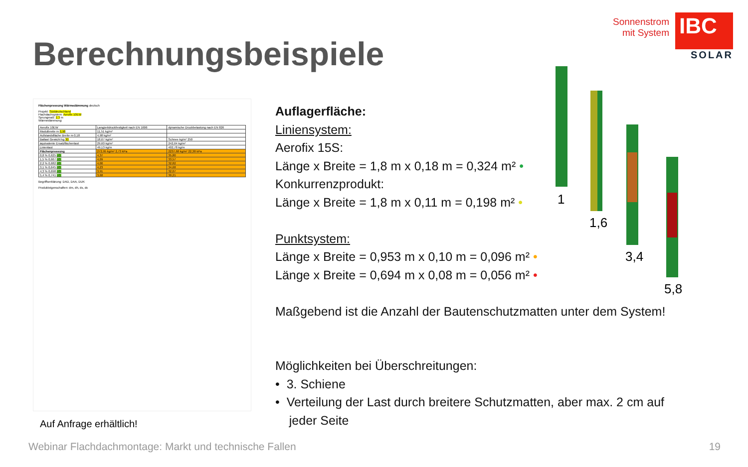Berechnungsbeispiele
Sonnenstrom
mit System
IBC
SOLAR
Flächenpressung Wärmedämmung deutsch
Projekt: Süddeutschland
Flachdachsystem: Aerofix 10EW
Sprungmaß: 2,3 m
Wärmedämmung:
| Aerofix 10EW | Langzeitdruckfestigkeit nach EN 1606 | dynamische Druckbelastung nach EN 826 |
| Modulbreite m 0,98 | 11,51 kg/m² | |
| Aufstandsfläche Breite m 0,18 | 4,98 kg/m² | |
| Ballast Gewicht kg 30 | 18,67 kg/m² | Schnee kg/m² 250 |
| äquivalente Ersatzflächenlast | 29,60 kg/m² | 242,64 kg/m² |
| Linienlast | 49,13 kg/m | 402,78 kg/m |
| Flächenpressung | 272,95 kg/m² 2,73 kPa | 2237,68 kg/m² 22,38 kPa |
| 0,8 % 0,625 i.O. | 4,37 | 35,80 |
| 1,5 % 0,667 i.O. | 4,09 | 33,57 |
| 2,2 % 0,682 i.O. | 4,00 | 32,82 |
| 3,1 % 0,645 i.O. | 4,23 | 34,68 |
| 4,3 % 0,698 i.O. | 3,91 | 32,07 |
| 5,4 % 0,741 i.O. | 3,68 | 30,21 |
Begriffserklärung: DAD, DAA, DUK
Produkteigenschaften: dm, dh, ds, dx
Auf Anfrage erhältlich!
Auflagerfläche:
Liniensystem:
Aerofix 15S:
Länge x Breite = 1,8 m x 0,18 m = 0,324 m² •
Konkurrenzprodukt:
Länge x Breite = 1,8 m x 0,11 m = 0,198 m² •
Punktsystem:
Länge x Breite = 0,953 m x 0,10 m = 0,096 m² •
Länge x Breite = 0,694 m x 0,08 m = 0,056 m² •
Maßgebend ist die Anzahl der Bautenschutzmatten unter dem System!
Möglichkeiten bei Überschreitungen:
• 3. Schiene
• Verteilung der Last durch breitere Schutzmatten, aber max. 2 cm auf
jeder Seite
1
1,6
3,4
5,8
Webinar Flachdachmontage: Markt und technische Fallen
19